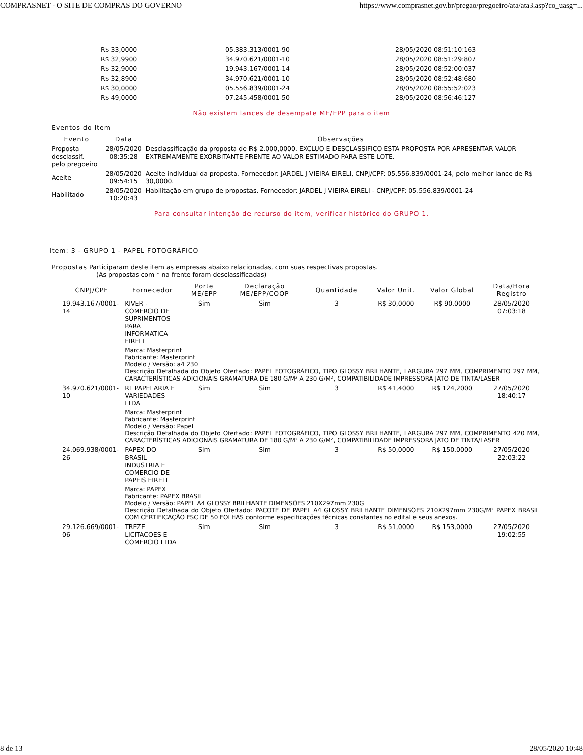COMPRASNET - O SITE DE COMPRAS DO GOVERNO https://www.comprasnet.gov.br/pregao/pregoeiro/ata/ata3.asp?co_uasg=...
| R$ 33,0000 | 05.383.313/0001-90 | 28/05/2020 08:51:10:163 |
| R$ 32,9900 | 34.970.621/0001-10 | 28/05/2020 08:51:29:807 |
| R$ 32,9000 | 19.943.167/0001-14 | 28/05/2020 08:52:00:037 |
| R$ 32,8900 | 34.970.621/0001-10 | 28/05/2020 08:52:48:680 |
| R$ 30,0000 | 05.556.839/0001-24 | 28/05/2020 08:55:52:023 |
| R$ 49,0000 | 07.245.458/0001-50 | 28/05/2020 08:56:46:127 |
Não existem lances de desempate ME/EPP para o item
Eventos do Item
| Evento | Data | Observações |
| --- | --- | --- |
| Proposta desclassif. pelo pregoeiro | 28/05/2020 08:35:28 | Desclassificação da proposta de R$ 2.000,0000. EXCLUO E DESCLASSIFICO ESTA PROPOSTA POR APRESENTAR VALOR EXTREMAMENTE EXORBITANTE FRENTE AO VALOR ESTIMADO PARA ESTE LOTE. |
| Aceite | 28/05/2020 09:54:15 | Aceite individual da proposta. Fornecedor: JARDEL J VIEIRA EIRELI, CNPJ/CPF: 05.556.839/0001-24, pelo melhor lance de R$ 30,0000. |
| Habilitado | 28/05/2020 10:20:43 | Habilitação em grupo de propostas. Fornecedor: JARDEL J VIEIRA EIRELI - CNPJ/CPF: 05.556.839/0001-24 |
Para consultar intenção de recurso do item, verificar histórico do GRUPO 1.
Item: 3 - GRUPO 1 - PAPEL FOTOGRÁFICO
Propostas Participaram deste item as empresas abaixo relacionadas, com suas respectivas propostas.
(As propostas com * na frente foram desclassificadas)
| CNPJ/CPF | Fornecedor | Porte ME/EPP | Declaração ME/EPP/COOP | Quantidade | Valor Unit. | Valor Global | Data/Hora Registro |
| --- | --- | --- | --- | --- | --- | --- | --- |
| 19.943.167/0001-14 | KIVER - COMERCIO DE SUPRIMENTOS PARA INFORMATICA EIRELI | Sim | Sim | 3 | R$ 30,0000 | R$ 90,0000 | 28/05/2020 07:03:18 |
| | Marca: Masterprint Fabricante: Masterprint Modelo / Versão: a4 230 Descrição Detalhada do Objeto Ofertado: PAPEL FOTOGRÁFICO, TIPO GLOSSY BRILHANTE, LARGURA 297 MM, COMPRIMENTO 297 MM, CARACTERÍSTICAS ADICIONAIS GRAMATURA DE 180 G/M² A 230 G/M², COMPATIBILIDADE IMPRESSORA JATO DE TINTA/LASER | | | | | | |
| 34.970.621/0001-10 | RL PAPELARIA E VARIEDADES LTDA | Sim | Sim | 3 | R$ 41,4000 | R$ 124,2000 | 27/05/2020 18:40:17 |
| | Marca: Masterprint Fabricante: Masterprint Modelo / Versão: Papel Descrição Detalhada do Objeto Ofertado: PAPEL FOTOGRÁFICO, TIPO GLOSSY BRILHANTE, LARGURA 297 MM, COMPRIMENTO 420 MM, CARACTERÍSTICAS ADICIONAIS GRAMATURA DE 180 G/M² A 230 G/M², COMPATIBILIDADE IMPRESSORA JATO DE TINTA/LASER | | | | | | |
| 24.069.938/0001-26 | PAPEX DO BRASIL INDUSTRIA E COMERCIO DE PAPEIS EIRELI | Sim | Sim | 3 | R$ 50,0000 | R$ 150,0000 | 27/05/2020 22:03:22 |
| | Marca: PAPEX Fabricante: PAPEX BRASIL Modelo / Versão: PAPEL A4 GLOSSY BRILHANTE DIMENSÕES 210X297mm 230G Descrição Detalhada do Objeto Ofertado: PACOTE DE PAPEL A4 GLOSSY BRILHANTE DIMENSÕES 210X297mm 230G/M² PAPEX BRASIL COM CERTIFICAÇÃO FSC DE 50 FOLHAS conforme especificações técnicas constantes no edital e seus anexos. | | | | | | |
| 29.126.669/0001-06 | TREZE LICITACOES E COMERCIO LTDA | Sim | Sim | 3 | R$ 51,0000 | R$ 153,0000 | 27/05/2020 19:02:55 |
8 de 13 28/05/2020 10:48